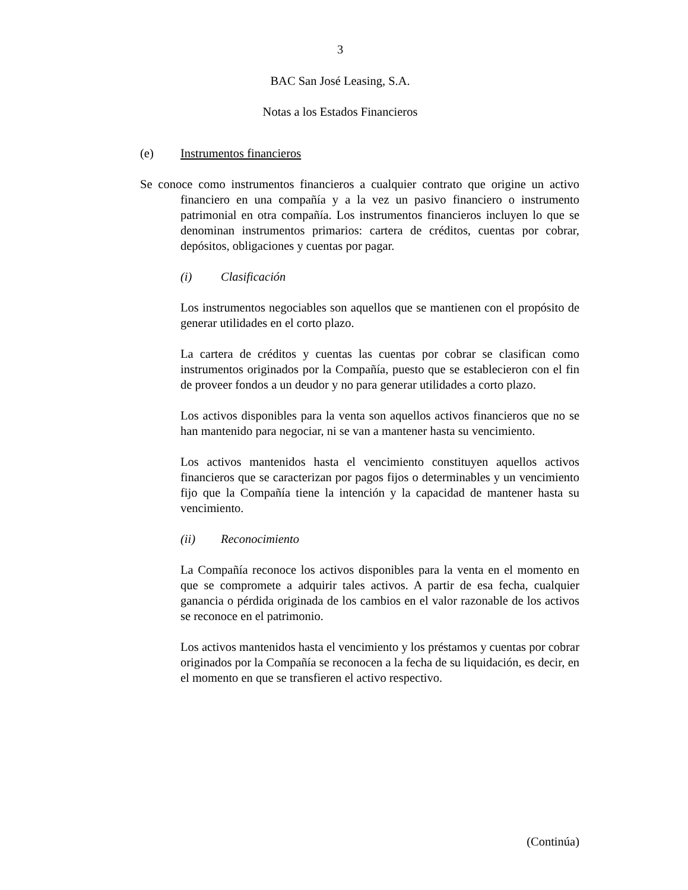3
BAC San José Leasing, S.A.
Notas a los Estados Financieros
(e) Instrumentos financieros
Se conoce como instrumentos financieros a cualquier contrato que origine un activo financiero en una compañía y a la vez un pasivo financiero o instrumento patrimonial en otra compañía. Los instrumentos financieros incluyen lo que se denominan instrumentos primarios: cartera de créditos, cuentas por cobrar, depósitos, obligaciones y cuentas por pagar.
(i) Clasificación
Los instrumentos negociables son aquellos que se mantienen con el propósito de generar utilidades en el corto plazo.
La cartera de créditos y cuentas las cuentas por cobrar se clasifican como instrumentos originados por la Compañía, puesto que se establecieron con el fin de proveer fondos a un deudor y no para generar utilidades a corto plazo.
Los activos disponibles para la venta son aquellos activos financieros que no se han mantenido para negociar, ni se van a mantener hasta su vencimiento.
Los activos mantenidos hasta el vencimiento constituyen aquellos activos financieros que se caracterizan por pagos fijos o determinables y un vencimiento fijo que la Compañía tiene la intención y la capacidad de mantener hasta su vencimiento.
(ii) Reconocimiento
La Compañía reconoce los activos disponibles para la venta en el momento en que se compromete a adquirir tales activos. A partir de esa fecha, cualquier ganancia o pérdida originada de los cambios en el valor razonable de los activos se reconoce en el patrimonio.
Los activos mantenidos hasta el vencimiento y los préstamos y cuentas por cobrar originados por la Compañía se reconocen a la fecha de su liquidación, es decir, en el momento en que se transfieren el activo respectivo.
(Continúa)